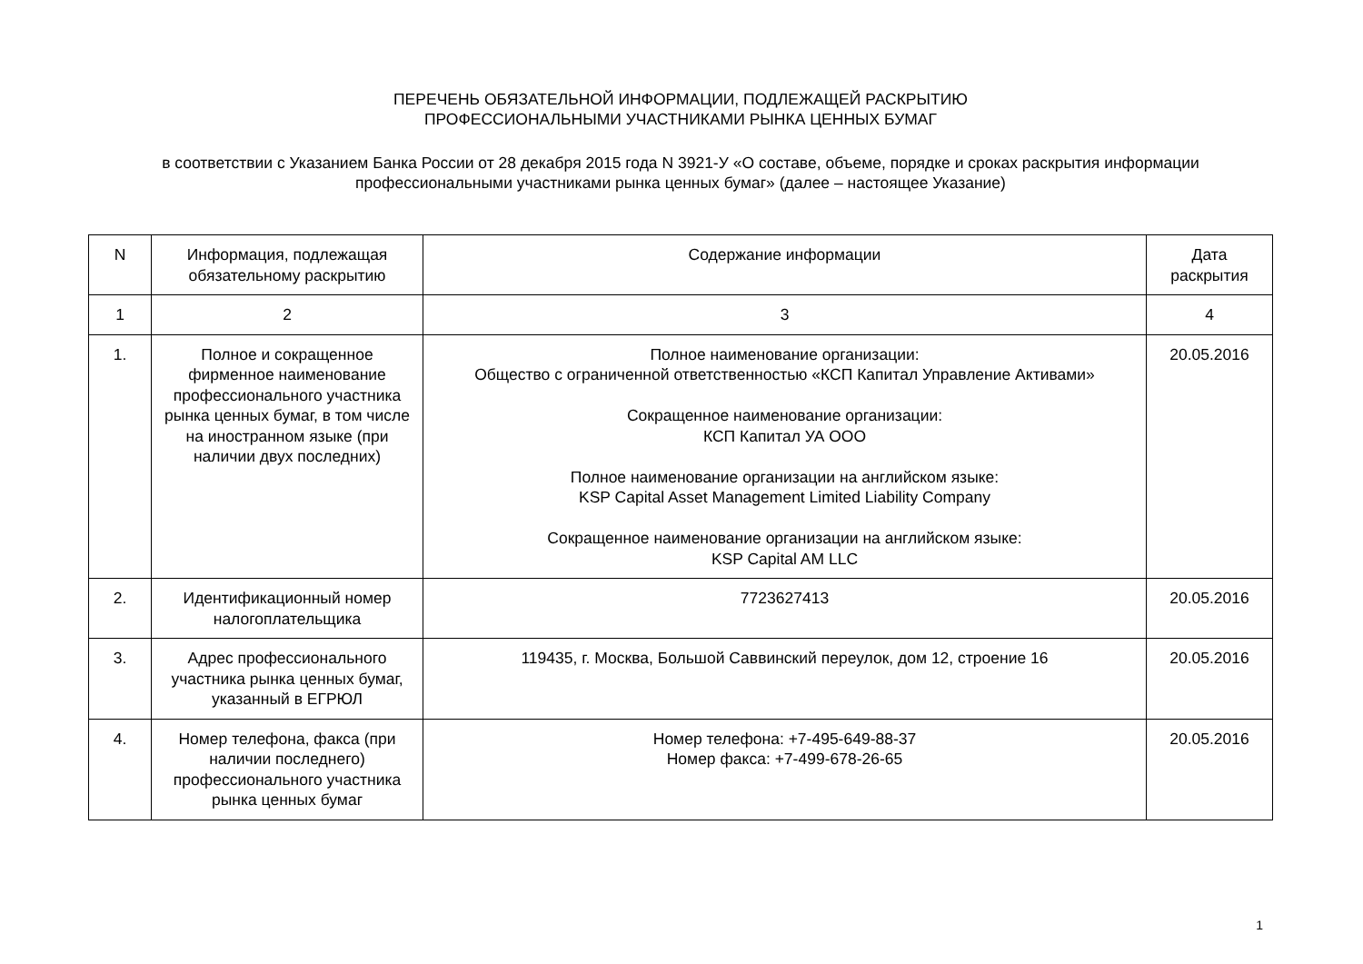ПЕРЕЧЕНЬ ОБЯЗАТЕЛЬНОЙ ИНФОРМАЦИИ, ПОДЛЕЖАЩЕЙ РАСКРЫТИЮ
ПРОФЕССИОНАЛЬНЫМИ УЧАСТНИКАМИ РЫНКА ЦЕННЫХ БУМАГ
в соответствии с Указанием Банка России от 28 декабря 2015 года N 3921-У «О составе, объеме, порядке и сроках раскрытия информации профессиональными участниками рынка ценных бумаг» (далее – настоящее Указание)
| N | Информация, подлежащая обязательному раскрытию | Содержание информации | Дата раскрытия |
| --- | --- | --- | --- |
| 1 | 2 | 3 | 4 |
| 1. | Полное и сокращенное фирменное наименование профессионального участника рынка ценных бумаг, в том числе на иностранном языке (при наличии двух последних) | Полное наименование организации: Общество с ограниченной ответственностью «КСП Капитал Управление Активами» Сокращенное наименование организации: КСП Капитал УА ООО Полное наименование организации на английском языке: KSP Capital Asset Management Limited Liability Company Сокращенное наименование организации на английском языке: KSP Capital AM LLC | 20.05.2016 |
| 2. | Идентификационный номер налогоплательщика | 7723627413 | 20.05.2016 |
| 3. | Адрес профессионального участника рынка ценных бумаг, указанный в ЕГРЮЛ | 119435, г. Москва, Большой Саввинский переулок, дом 12, строение 16 | 20.05.2016 |
| 4. | Номер телефона, факса (при наличии последнего) профессионального участника рынка ценных бумаг | Номер телефона: +7-495-649-88-37 Номер факса: +7-499-678-26-65 | 20.05.2016 |
1